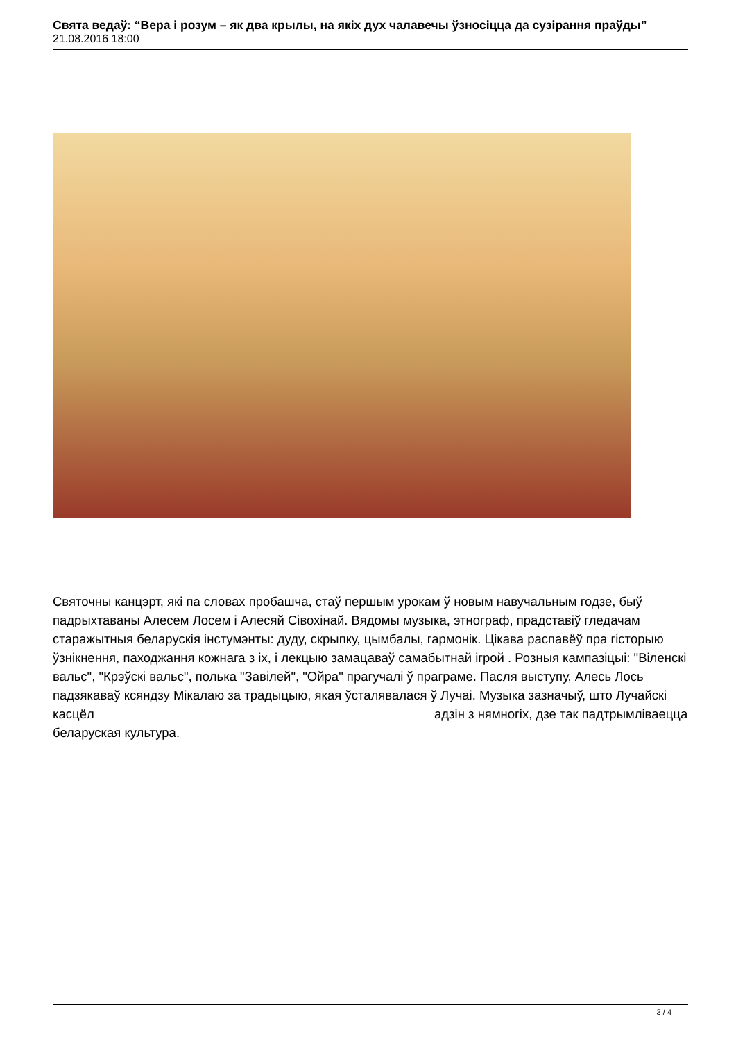Свята ведаў: “Вера і розум – як два крылы, на якіх дух чалавечы ўзносіцца да сузірання праўды”
21.08.2016 18:00
Святочны канцэрт, які па словах пробашча, стаў першым урокам ў новым навучальным годзе, быў падрыхтаваны Алесем Лосем і Алесяй Сівохінай. Вядомы музыка, этнограф, прадставіў гледачам старажытныя беларускія інстумэнты: дуду, скрыпку, цымбалы, гармонік. Цікава распавёў пра гісторыю ўзнікнення, паходжання кожнага з іх, і лекцыю замацаваў самабытнай ігрой . Розныя кампазіцыі: "Віленскі вальс", "Крэўскі вальс", полька "Завілей", "Ойра" прагучалі ў праграме. Пасля выступу, Алесь Лось падзякаваў ксяндзу Мікалаю за традыцыю, якая ўсталявалася ў Лучаі. Музыка зазначыў, што Лучайскі касцёл адзін з нямногіх, дзе так падтрымліваецца беларуская культура.
3 / 4